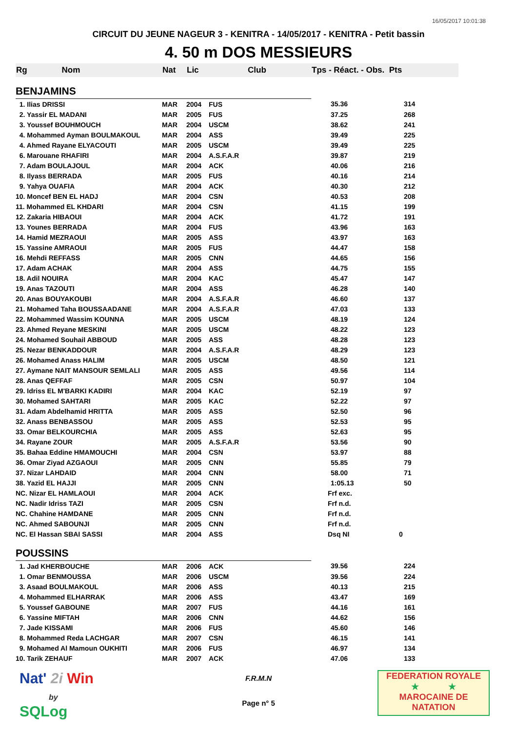16/05/2017 10:01:38
CIRCUIT DU JEUNE NAGEUR 3 - KENITRA - 14/05/2017 - KENITRA - Petit bassin
4. 50 m DOS MESSIEURS
| Rg Nom | Nat | Lic | Club | Tps - Réact. - Obs. Pts | |
| --- | --- | --- | --- | --- | --- |
| BENJAMINS | | | | | |
| 1. Ilias DRISSI | MAR | 2004 | FUS | 35.36 | 314 |
| 2. Yassir EL MADANI | MAR | 2005 | FUS | 37.25 | 268 |
| 3. Youssef BOUHMOUCH | MAR | 2004 | USCM | 38.62 | 241 |
| 4. Mohammed Ayman BOULMAKOUL | MAR | 2004 | ASS | 39.49 | 225 |
| 4. Ahmed Rayane ELYACOUTI | MAR | 2005 | USCM | 39.49 | 225 |
| 6. Marouane RHAFIRI | MAR | 2004 | A.S.F.A.R | 39.87 | 219 |
| 7. Adam BOULAJOUL | MAR | 2004 | ACK | 40.06 | 216 |
| 8. Ilyass BERRADA | MAR | 2005 | FUS | 40.16 | 214 |
| 9. Yahya OUAFIA | MAR | 2004 | ACK | 40.30 | 212 |
| 10. Moncef BEN EL HADJ | MAR | 2004 | CSN | 40.53 | 208 |
| 11. Mohammed EL KHDARI | MAR | 2004 | CSN | 41.15 | 199 |
| 12. Zakaria HIBAOUI | MAR | 2004 | ACK | 41.72 | 191 |
| 13. Younes BERRADA | MAR | 2004 | FUS | 43.96 | 163 |
| 14. Hamid MEZRAOUI | MAR | 2005 | ASS | 43.97 | 163 |
| 15. Yassine AMRAOUI | MAR | 2005 | FUS | 44.47 | 158 |
| 16. Mehdi REFFASS | MAR | 2005 | CNN | 44.65 | 156 |
| 17. Adam ACHAK | MAR | 2004 | ASS | 44.75 | 155 |
| 18. Adil NOUIRA | MAR | 2004 | KAC | 45.47 | 147 |
| 19. Anas TAZOUTI | MAR | 2004 | ASS | 46.28 | 140 |
| 20. Anas BOUYAKOUBI | MAR | 2004 | A.S.F.A.R | 46.60 | 137 |
| 21. Mohamed Taha BOUSSAADANE | MAR | 2004 | A.S.F.A.R | 47.03 | 133 |
| 22. Mohammed Wassim KOUNNA | MAR | 2005 | USCM | 48.19 | 124 |
| 23. Ahmed Reyane MESKINI | MAR | 2005 | USCM | 48.22 | 123 |
| 24. Mohamed Souhail ABBOUD | MAR | 2005 | ASS | 48.28 | 123 |
| 25. Nezar BENKADDOUR | MAR | 2004 | A.S.F.A.R | 48.29 | 123 |
| 26. Mohamed Anass HALIM | MAR | 2005 | USCM | 48.50 | 121 |
| 27. Aymane NAIT MANSOUR SEMLALI | MAR | 2005 | ASS | 49.56 | 114 |
| 28. Anas QEFFAF | MAR | 2005 | CSN | 50.97 | 104 |
| 29. Idriss EL M'BARKI KADIRI | MAR | 2004 | KAC | 52.19 | 97 |
| 30. Mohamed SAHTARI | MAR | 2005 | KAC | 52.22 | 97 |
| 31. Adam Abdelhamid HRITTA | MAR | 2005 | ASS | 52.50 | 96 |
| 32. Anass BENBASSOU | MAR | 2005 | ASS | 52.53 | 95 |
| 33. Omar BELKOURCHIA | MAR | 2005 | ASS | 52.63 | 95 |
| 34. Rayane ZOUR | MAR | 2005 | A.S.F.A.R | 53.56 | 90 |
| 35. Bahaa Eddine HMAMOUCHI | MAR | 2004 | CSN | 53.97 | 88 |
| 36. Omar Ziyad AZGAOUI | MAR | 2005 | CNN | 55.85 | 79 |
| 37. Nizar LAHDAID | MAR | 2004 | CNN | 58.00 | 71 |
| 38. Yazid EL HAJJI | MAR | 2005 | CNN | 1:05.13 | 50 |
| NC. Nizar EL HAMLAOUI | MAR | 2004 | ACK | Frf exc. | |
| NC. Nadir Idriss TAZI | MAR | 2005 | CSN | Frf n.d. | |
| NC. Chahine HAMDANE | MAR | 2005 | CNN | Frf n.d. | |
| NC. Ahmed SABOUNJI | MAR | 2005 | CNN | Frf n.d. | |
| NC. El Hassan SBAI SASSI | MAR | 2004 | ASS | Dsq NI | 0 |
| POUSSINS | | | | | |
| 1. Jad KHERBOUCHE | MAR | 2006 | ACK | 39.56 | 224 |
| 1. Omar BENMOUSSA | MAR | 2006 | USCM | 39.56 | 224 |
| 3. Asaad BOULMAKOUL | MAR | 2006 | ASS | 40.13 | 215 |
| 4. Mohammed ELHARRAK | MAR | 2006 | ASS | 43.47 | 169 |
| 5. Youssef GABOUNE | MAR | 2007 | FUS | 44.16 | 161 |
| 6. Yassine MIFTAH | MAR | 2006 | CNN | 44.62 | 156 |
| 7. Jade KISSAMI | MAR | 2006 | FUS | 45.60 | 146 |
| 8. Mohammed Reda LACHGAR | MAR | 2007 | CSN | 46.15 | 141 |
| 9. Mohamed Al Mamoun OUKHITI | MAR | 2006 | FUS | 46.97 | 134 |
| 10. Tarik ZEHAUF | MAR | 2007 | ACK | 47.06 | 133 |
Nat' 2i Win
by
SQLog
F.R.M.N
Page n° 5
FEDERATION ROYALE
★ ★
MAROCAINE DE NATATION